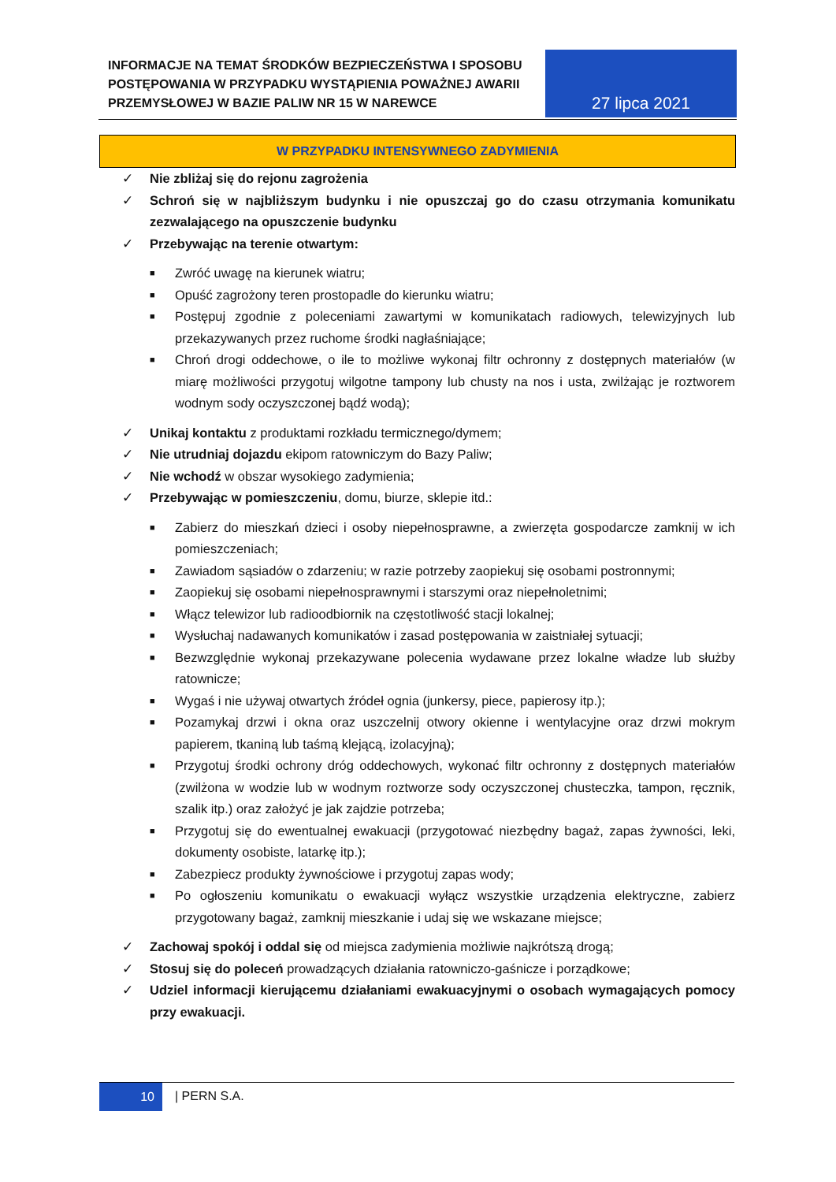INFORMACJE NA TEMAT ŚRODKÓW BEZPIECZEŃSTWA I SPOSOBU POSTĘPOWANIA W PRZYPADKU WYSTĄPIENIA POWAŻNEJ AWARII PRZEMYSŁOWEJ W BAZIE PALIW NR 15 W NAREWCE
27 lipca 2021
W PRZYPADKU INTENSYWNEGO ZADYMIENIA
✓ Nie zbliżaj się do rejonu zagrożenia
✓ Schroń się w najbliższym budynku i nie opuszczaj go do czasu otrzymania komunikatu zezwalającego na opuszczenie budynku
✓ Przebywając na terenie otwartym:
■ Zwróć uwagę na kierunek wiatru;
■ Opuść zagrożony teren prostopadle do kierunku wiatru;
■ Postępuj zgodnie z poleceniami zawartymi w komunikatach radiowych, telewizyjnych lub przekazywanych przez ruchome środki nagłaśniające;
■ Chroń drogi oddechowe, o ile to możliwe wykonaj filtr ochronny z dostępnych materiałów (w miarę możliwości przygotuj wilgotne tampony lub chusty na nos i usta, zwilżając je roztworem wodnym sody oczyszczonej bądź wodą);
✓ Unikaj kontaktu z produktami rozkładu termicznego/dymem;
✓ Nie utrudniaj dojazdu ekipom ratowniczym do Bazy Paliw;
✓ Nie wchodź w obszar wysokiego zadymienia;
✓ Przebywając w pomieszczeniu, domu, biurze, sklepie itd.:
■ Zabierz do mieszkań dzieci i osoby niepełnosprawne, a zwierzęta gospodarcze zamknij w ich pomieszczeniach;
■ Zawiadom sąsiadów o zdarzeniu; w razie potrzeby zaopiekuj się osobami postronnymi;
■ Zaopiekuj się osobami niepełnosprawnymi i starszymi oraz niepełnoletnimi;
■ Włącz telewizor lub radioodbiornik na częstotliwość stacji lokalnej;
■ Wysłuchaj nadawanych komunikatów i zasad postępowania w zaistniałej sytuacji;
■ Bezwzględnie wykonaj przekazywane polecenia wydawane przez lokalne władze lub służby ratownicze;
■ Wygaś i nie używaj otwartych źródeł ognia (junkersy, piece, papierosy itp.);
■ Pozamykaj drzwi i okna oraz uszczelnij otwory okienne i wentylacyjne oraz drzwi mokrym papierem, tkaniną lub taśmą klejącą, izolacyjną);
■ Przygotuj środki ochrony dróg oddechowych, wykonać filtr ochronny z dostępnych materiałów (zwilżona w wodzie lub w wodnym roztworze sody oczyszczonej chusteczka, tampon, ręcznik, szalik itp.) oraz założyć je jak zajdzie potrzeba;
■ Przygotuj się do ewentualnej ewakuacji (przygotować niezbędny bagaż, zapas żywności, leki, dokumenty osobiste, latarkę itp.);
■ Zabezpiecz produkty żywnościowe i przygotuj zapas wody;
■ Po ogłoszeniu komunikatu o ewakuacji wyłącz wszystkie urządzenia elektryczne, zabierz przygotowany bagaż, zamknij mieszkanie i udaj się we wskazane miejsce;
✓ Zachowaj spokój i oddal się od miejsca zadymienia możliwie najkrótszą drogą;
✓ Stosuj się do poleceń prowadzących działania ratowniczo-gaśnicze i porządkowe;
✓ Udziel informacji kierującemu działaniami ewakuacyjnymi o osobach wymagających pomocy przy ewakuacji.
10
| PERN S.A.